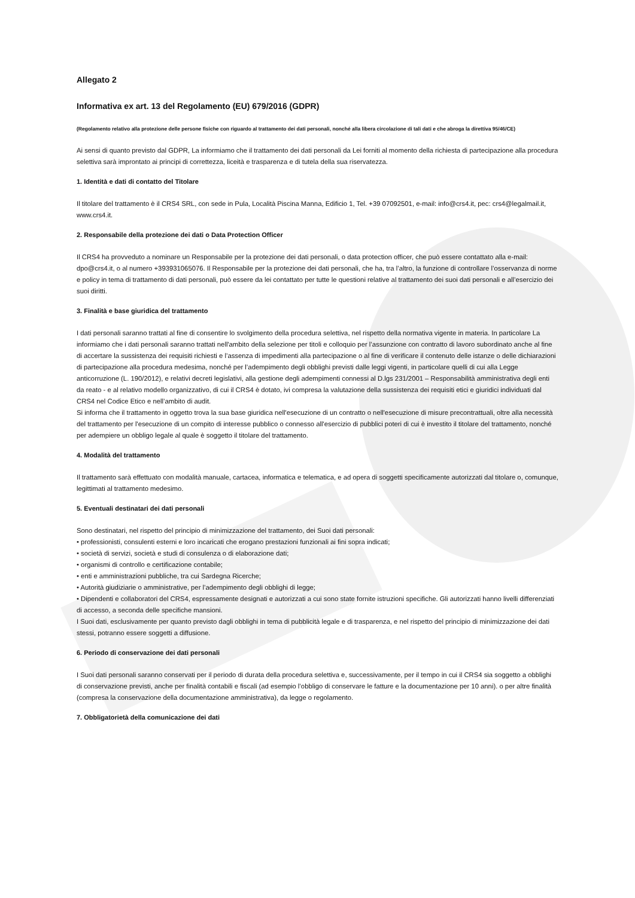Allegato 2
Informativa ex art. 13 del Regolamento (EU) 679/2016 (GDPR)
(Regolamento relativo alla protezione delle persone fisiche con riguardo al trattamento dei dati personali, nonché alla libera circolazione di tali dati e che abroga la direttiva 95/46/CE)
Ai sensi di quanto previsto dal GDPR, La informiamo che il trattamento dei dati personali da Lei forniti al momento della richiesta di partecipazione alla procedura selettiva sarà improntato ai principi di correttezza, liceità e trasparenza e di tutela della sua riservatezza.
1. Identità e dati di contatto del Titolare
Il titolare del trattamento è il CRS4 SRL, con sede in Pula, Località Piscina Manna, Edificio 1, Tel. +39 07092501, e-mail: info@crs4.it, pec: crs4@legalmail.it, www.crs4.it.
2. Responsabile della protezione dei dati o Data Protection Officer
Il CRS4 ha provveduto a nominare un Responsabile per la protezione dei dati personali, o data protection officer, che può essere contattato alla e-mail: dpo@crs4.it, o al numero +393931065076. Il Responsabile per la protezione dei dati personali, che ha, tra l’altro, la funzione di controllare l’osservanza di norme e policy in tema di trattamento di dati personali, può essere da lei contattato per tutte le questioni relative al trattamento dei suoi dati personali e all’esercizio dei suoi diritti.
3. Finalità e base giuridica del trattamento
I dati personali saranno trattati al fine di consentire lo svolgimento della procedura selettiva, nel rispetto della normativa vigente in materia. In particolare La informiamo che i dati personali saranno trattati nell'ambito della selezione per titoli e colloquio per l’assunzione con contratto di lavoro subordinato anche al fine di accertare la sussistenza dei requisiti richiesti e l’assenza di impedimenti alla partecipazione o al fine di verificare il contenuto delle istanze o delle dichiarazioni di partecipazione alla procedura medesima, nonché per l’adempimento degli obblighi previsti dalle leggi vigenti, in particolare quelli di cui alla Legge anticorruzione (L. 190/2012), e relativi decreti legislativi, alla gestione degli adempimenti connessi al D.lgs 231/2001 – Responsabilità amministrativa degli enti da reato - e al relativo modello organizzativo, di cui il CRS4 è dotato, ivi compresa la valutazione della sussistenza dei requisiti etici e giuridici individuati dal CRS4 nel Codice Etico e nell’ambito di audit.
Si informa che il trattamento in oggetto trova la sua base giuridica nell'esecuzione di un contratto o nell'esecuzione di misure precontrattuali, oltre alla necessità del trattamento per l'esecuzione di un compito di interesse pubblico o connesso all'esercizio di pubblici poteri di cui è investito il titolare del trattamento, nonché per adempiere un obbligo legale al quale è soggetto il titolare del trattamento.
4. Modalità del trattamento
Il trattamento sarà effettuato con modalità manuale, cartacea, informatica e telematica, e ad opera di soggetti specificamente autorizzati dal titolare o, comunque, legittimati al trattamento medesimo.
5. Eventuali destinatari dei dati personali
Sono destinatari, nel rispetto del principio di minimizzazione del trattamento, dei Suoi dati personali:
• professionisti, consulenti esterni e loro incaricati che erogano prestazioni funzionali ai fini sopra indicati;
• società di servizi, società e studi di consulenza o di elaborazione dati;
• organismi di controllo e certificazione contabile;
• enti e amministrazioni pubbliche, tra cui Sardegna Ricerche;
• Autorità giudiziarie o amministrative, per l’adempimento degli obblighi di legge;
• Dipendenti e collaboratori del CRS4, espressamente designati e autorizzati a cui sono state fornite istruzioni specifiche. Gli autorizzati hanno livelli differenziati di accesso, a seconda delle specifiche mansioni.
I Suoi dati, esclusivamente per quanto previsto dagli obblighi in tema di pubblicità legale e di trasparenza, e nel rispetto del principio di minimizzazione dei dati stessi, potranno essere soggetti a diffusione.
6. Periodo di conservazione dei dati personali
I Suoi dati personali saranno conservati per il periodo di durata della procedura selettiva e, successivamente, per il tempo in cui il CRS4 sia soggetto a obblighi di conservazione previsti, anche per finalità contabili e fiscali (ad esempio l’obbligo di conservare le fatture e la documentazione per 10 anni). o per altre finalità (compresa la conservazione della documentazione amministrativa), da legge o regolamento.
7. Obbligatorietà della comunicazione dei dati